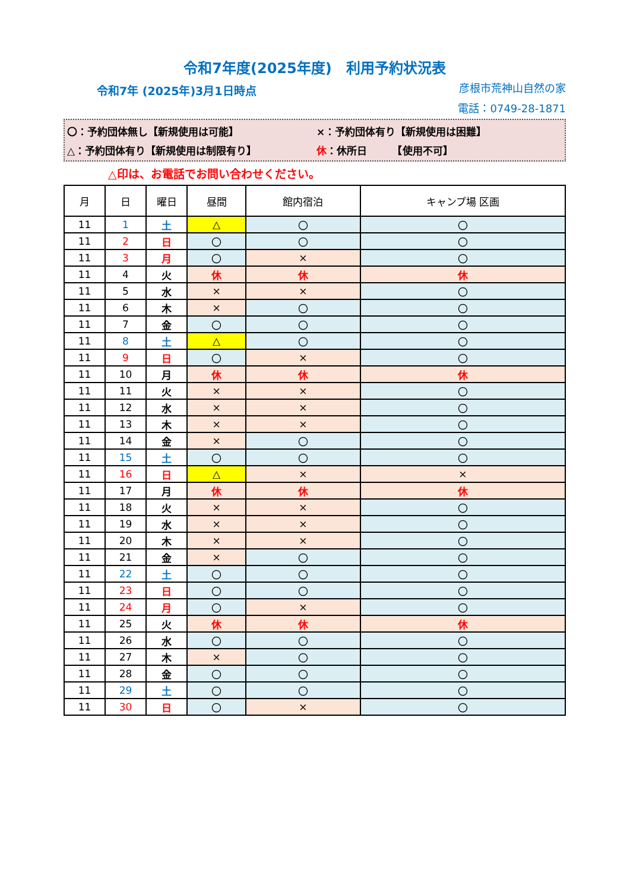令和7年度(2025年度)　利用予約状況表
令和7年 (2025年)3月1日時点
彦根市荒神山自然の家
電話：0749-28-1871
〇：予約団体無し【新規使用は可能】 ×：予約団体有り【新規使用は困難】
△：予約団体有り【新規使用は制限有り】 休 ：休所日　　　【使用不可】
△印は、お電話でお問い合わせください。
| 月 | 日 | 曜日 | 昼間 | 館内宿泊 | キャンプ場 区画 |
| --- | --- | --- | --- | --- | --- |
| 11 | 1 | 土 | △ | 〇 | 〇 |
| 11 | 2 | 日 | 〇 | 〇 | 〇 |
| 11 | 3 | 月 | 〇 | × | 〇 |
| 11 | 4 | 火 | 休 | 休 | 休 |
| 11 | 5 | 水 | × | × | 〇 |
| 11 | 6 | 木 | × | 〇 | 〇 |
| 11 | 7 | 金 | 〇 | 〇 | 〇 |
| 11 | 8 | 土 | △ | 〇 | 〇 |
| 11 | 9 | 日 | 〇 | × | 〇 |
| 11 | 10 | 月 | 休 | 休 | 休 |
| 11 | 11 | 火 | × | × | 〇 |
| 11 | 12 | 水 | × | × | 〇 |
| 11 | 13 | 木 | × | × | 〇 |
| 11 | 14 | 金 | × | 〇 | 〇 |
| 11 | 15 | 土 | 〇 | 〇 | 〇 |
| 11 | 16 | 日 | △ | × | × |
| 11 | 17 | 月 | 休 | 休 | 休 |
| 11 | 18 | 火 | × | × | 〇 |
| 11 | 19 | 水 | × | × | 〇 |
| 11 | 20 | 木 | × | × | 〇 |
| 11 | 21 | 金 | × | 〇 | 〇 |
| 11 | 22 | 土 | 〇 | 〇 | 〇 |
| 11 | 23 | 日 | 〇 | 〇 | 〇 |
| 11 | 24 | 月 | 〇 | × | 〇 |
| 11 | 25 | 火 | 休 | 休 | 休 |
| 11 | 26 | 水 | 〇 | 〇 | 〇 |
| 11 | 27 | 木 | × | 〇 | 〇 |
| 11 | 28 | 金 | 〇 | 〇 | 〇 |
| 11 | 29 | 土 | 〇 | 〇 | 〇 |
| 11 | 30 | 日 | 〇 | × | 〇 |